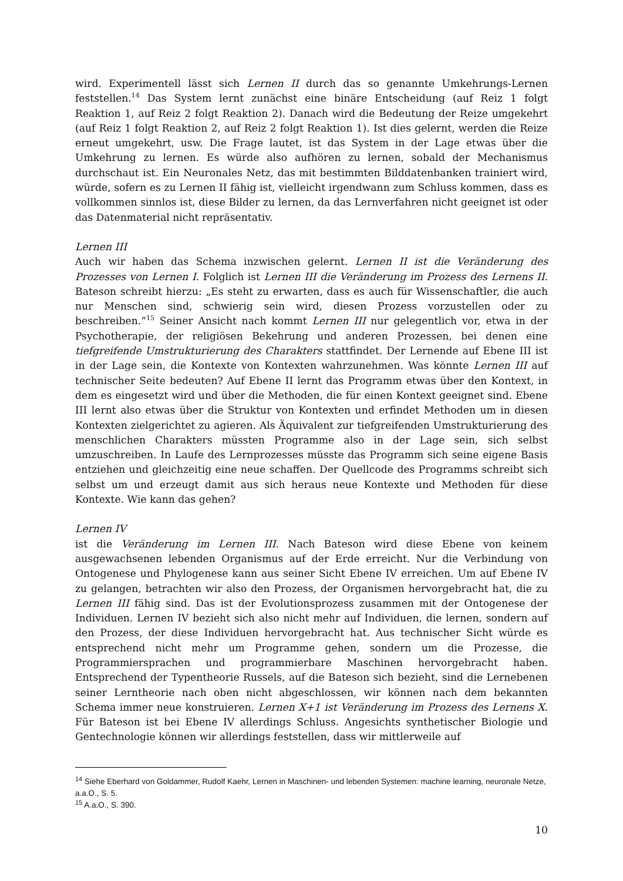wird. Experimentell lässt sich Lernen II durch das so genannte Umkehrungs-Lernen feststellen.<sup>14</sup> Das System lernt zunächst eine binäre Entscheidung (auf Reiz 1 folgt Reaktion 1, auf Reiz 2 folgt Reaktion 2). Danach wird die Bedeutung der Reize umgekehrt (auf Reiz 1 folgt Reaktion 2, auf Reiz 2 folgt Reaktion 1). Ist dies gelernt, werden die Reize erneut umgekehrt, usw. Die Frage lautet, ist das System in der Lage etwas über die Umkehrung zu lernen. Es würde also aufhören zu lernen, sobald der Mechanismus durchschaut ist. Ein Neuronales Netz, das mit bestimmten Bilddatenbanken trainiert wird, würde, sofern es zu Lernen II fähig ist, vielleicht irgendwann zum Schluss kommen, dass es vollkommen sinnlos ist, diese Bilder zu lernen, da das Lernverfahren nicht geeignet ist oder das Datenmaterial nicht repräsentativ.
Lernen III
Auch wir haben das Schema inzwischen gelernt. Lernen II ist die Veränderung des Prozesses von Lernen I. Folglich ist Lernen III die Veränderung im Prozess des Lernens II. Bateson schreibt hierzu: „Es steht zu erwarten, dass es auch für Wissenschaftler, die auch nur Menschen sind, schwierig sein wird, diesen Prozess vorzustellen oder zu beschreiben.“<sup>15</sup> Seiner Ansicht nach kommt Lernen III nur gelegentlich vor, etwa in der Psychotherapie, der religiösen Bekehrung und anderen Prozessen, bei denen eine tiefgreifende Umstrukturierung des Charakters stattfindet. Der Lernende auf Ebene III ist in der Lage sein, die Kontexte von Kontexten wahrzunehmen. Was könnte Lernen III auf technischer Seite bedeuten? Auf Ebene II lernt das Programm etwas über den Kontext, in dem es eingesetzt wird und über die Methoden, die für einen Kontext geeignet sind. Ebene III lernt also etwas über die Struktur von Kontexten und erfindet Methoden um in diesen Kontexten zielgerichtet zu agieren. Als Äquivalent zur tiefgreifenden Umstrukturierung des menschlichen Charakters müssten Programme also in der Lage sein, sich selbst umzuschreiben. In Laufe des Lernprozesses müsste das Programm sich seine eigene Basis entziehen und gleichzeitig eine neue schaffen. Der Quellcode des Programms schreibt sich selbst um und erzeugt damit aus sich heraus neue Kontexte und Methoden für diese Kontexte. Wie kann das gehen?
Lernen IV
ist die Veränderung im Lernen III. Nach Bateson wird diese Ebene von keinem ausgewachsenen lebenden Organismus auf der Erde erreicht. Nur die Verbindung von Ontogenese und Phylogenese kann aus seiner Sicht Ebene IV erreichen. Um auf Ebene IV zu gelangen, betrachten wir also den Prozess, der Organismen hervorgebracht hat, die zu Lernen III fähig sind. Das ist der Evolutionsprozess zusammen mit der Ontogenese der Individuen. Lernen IV bezieht sich also nicht mehr auf Individuen, die lernen, sondern auf den Prozess, der diese Individuen hervorgebracht hat. Aus technischer Sicht würde es entsprechend nicht mehr um Programme gehen, sondern um die Prozesse, die Programmiersprachen und programmierbare Maschinen hervorgebracht haben. Entsprechend der Typentheorie Russels, auf die Bateson sich bezieht, sind die Lernebenen seiner Lerntheorie nach oben nicht abgeschlossen, wir können nach dem bekannten Schema immer neue konstruieren. Lernen X+1 ist Veränderung im Prozess des Lernens X. Für Bateson ist bei Ebene IV allerdings Schluss. Angesichts synthetischer Biologie und Gentechnologie können wir allerdings feststellen, dass wir mittlerweile auf
<sup>14</sup> Siehe Eberhard von Goldammer, Rudolf Kaehr, Lernen in Maschinen- und lebenden Systemen: machine learning, neuronale Netze, a.a.O., S. 5.
<sup>15</sup> A.a.O., S. 390.
10